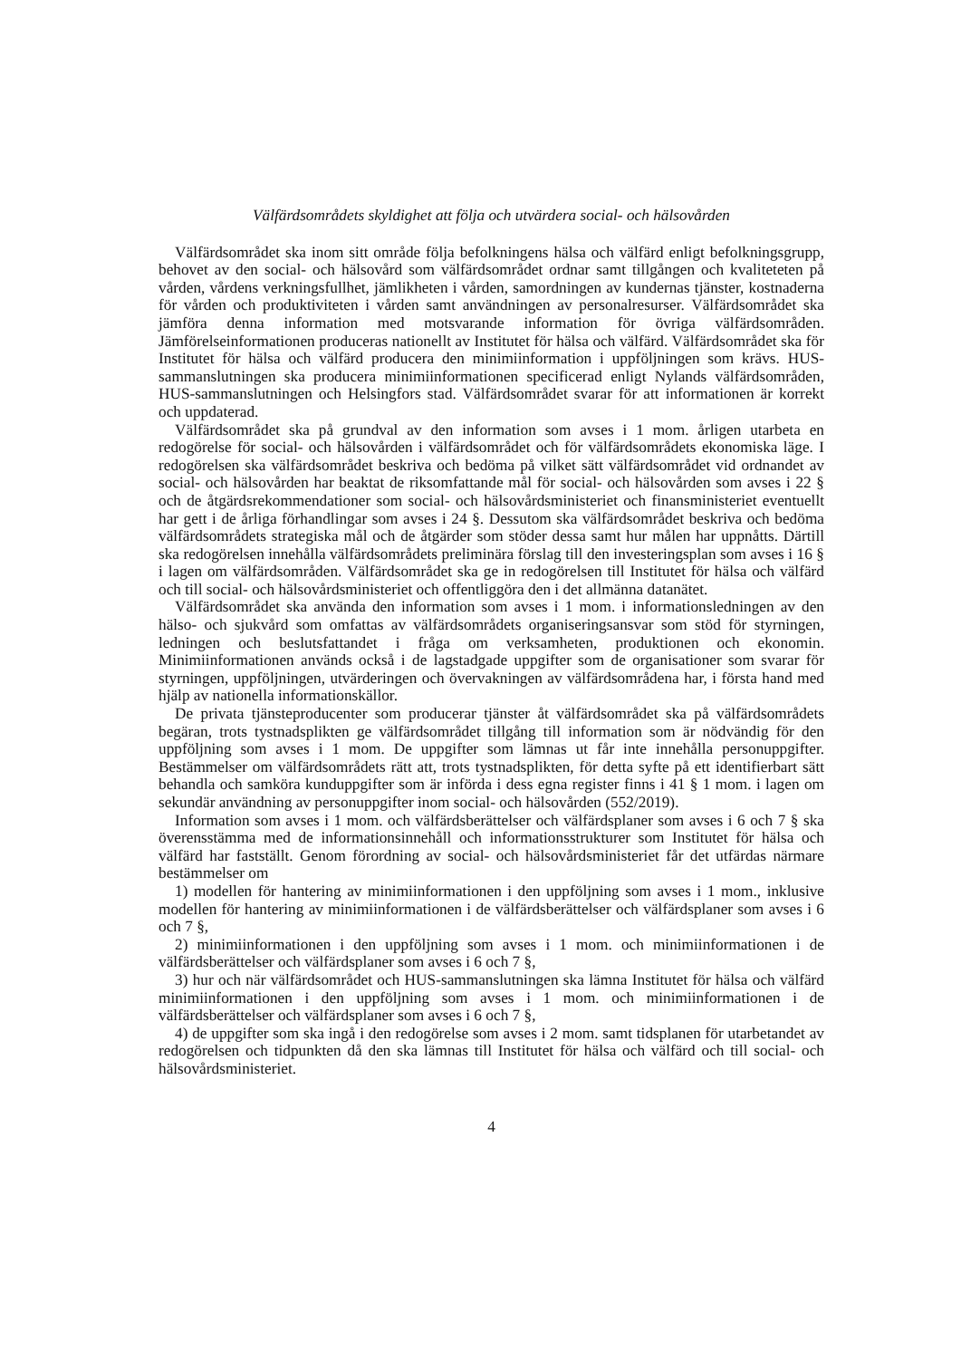Välfärdsområdets skyldighet att följa och utvärdera social- och hälsovården
Välfärdsområdet ska inom sitt område följa befolkningens hälsa och välfärd enligt befolkningsgrupp, behovet av den social- och hälsovård som välfärdsområdet ordnar samt tillgången och kvaliteteten på vården, vårdens verkningsfullhet, jämlikheten i vården, samordningen av kundernas tjänster, kostnaderna för vården och produktiviteten i vården samt användningen av personalresurser. Välfärdsområdet ska jämföra denna information med motsvarande information för övriga välfärdsområden. Jämförelseinformationen produceras nationellt av Institutet för hälsa och välfärd. Välfärdsområdet ska för Institutet för hälsa och välfärd producera den minimiinformation i uppföljningen som krävs. HUS-sammanslutningen ska producera minimiinformationen specificerad enligt Nylands välfärdsområden, HUS-sammanslutningen och Helsingfors stad. Välfärdsområdet svarar för att informationen är korrekt och uppdaterad.
Välfärdsområdet ska på grundval av den information som avses i 1 mom. årligen utarbeta en redogörelse för social- och hälsovården i välfärdsområdet och för välfärdsområdets ekonomiska läge. I redogörelsen ska välfärdsområdet beskriva och bedöma på vilket sätt välfärdsområdet vid ordnandet av social- och hälsovården har beaktat de riksomfattande mål för social- och hälsovården som avses i 22 § och de åtgärdsrekommendationer som social- och hälsovårdsministeriet och finansministeriet eventuellt har gett i de årliga förhandlingar som avses i 24 §. Dessutom ska välfärdsområdet beskriva och bedöma välfärdsområdets strategiska mål och de åtgärder som stöder dessa samt hur målen har uppnåtts. Därtill ska redogörelsen innehålla välfärdsområdets preliminära förslag till den investeringsplan som avses i 16 § i lagen om välfärdsområden. Välfärdsområdet ska ge in redogörelsen till Institutet för hälsa och välfärd och till social- och hälsovårdsministeriet och offentliggöra den i det allmänna datanätet.
Välfärdsområdet ska använda den information som avses i 1 mom. i informationsledningen av den hälso- och sjukvård som omfattas av välfärdsområdets organiseringsansvar som stöd för styrningen, ledningen och beslutsfattandet i fråga om verksamheten, produktionen och ekonomin. Minimiinformationen används också i de lagstadgade uppgifter som de organisationer som svarar för styrningen, uppföljningen, utvärderingen och övervakningen av välfärdsområdena har, i första hand med hjälp av nationella informationskällor.
De privata tjänsteproducenter som producerar tjänster åt välfärdsområdet ska på välfärdsområdets begäran, trots tystnadsplikten ge välfärdsområdet tillgång till information som är nödvändig för den uppföljning som avses i 1 mom. De uppgifter som lämnas ut får inte innehålla personuppgifter. Bestämmelser om välfärdsområdets rätt att, trots tystnadsplikten, för detta syfte på ett identifierbart sätt behandla och samköra kunduppgifter som är införda i dess egna register finns i 41 § 1 mom. i lagen om sekundär användning av personuppgifter inom social- och hälsovården (552/2019).
Information som avses i 1 mom. och välfärdsberättelser och välfärdsplaner som avses i 6 och 7 § ska överensstämma med de informationsinnehåll och informationsstrukturer som Institutet för hälsa och välfärd har fastställt. Genom förordning av social- och hälsovårdsministeriet får det utfärdas närmare bestämmelser om
1) modellen för hantering av minimiinformationen i den uppföljning som avses i 1 mom., inklusive modellen för hantering av minimiinformationen i de välfärdsberättelser och välfärdsplaner som avses i 6 och 7 §,
2) minimiinformationen i den uppföljning som avses i 1 mom. och minimiinformationen i de välfärdsberättelser och välfärdsplaner som avses i 6 och 7 §,
3) hur och när välfärdsområdet och HUS-sammanslutningen ska lämna Institutet för hälsa och välfärd minimiinformationen i den uppföljning som avses i 1 mom. och minimiinformationen i de välfärdsberättelser och välfärdsplaner som avses i 6 och 7 §,
4) de uppgifter som ska ingå i den redogörelse som avses i 2 mom. samt tidsplanen för utarbetandet av redogörelsen och tidpunkten då den ska lämnas till Institutet för hälsa och välfärd och till social- och hälsovårdsministeriet.
4